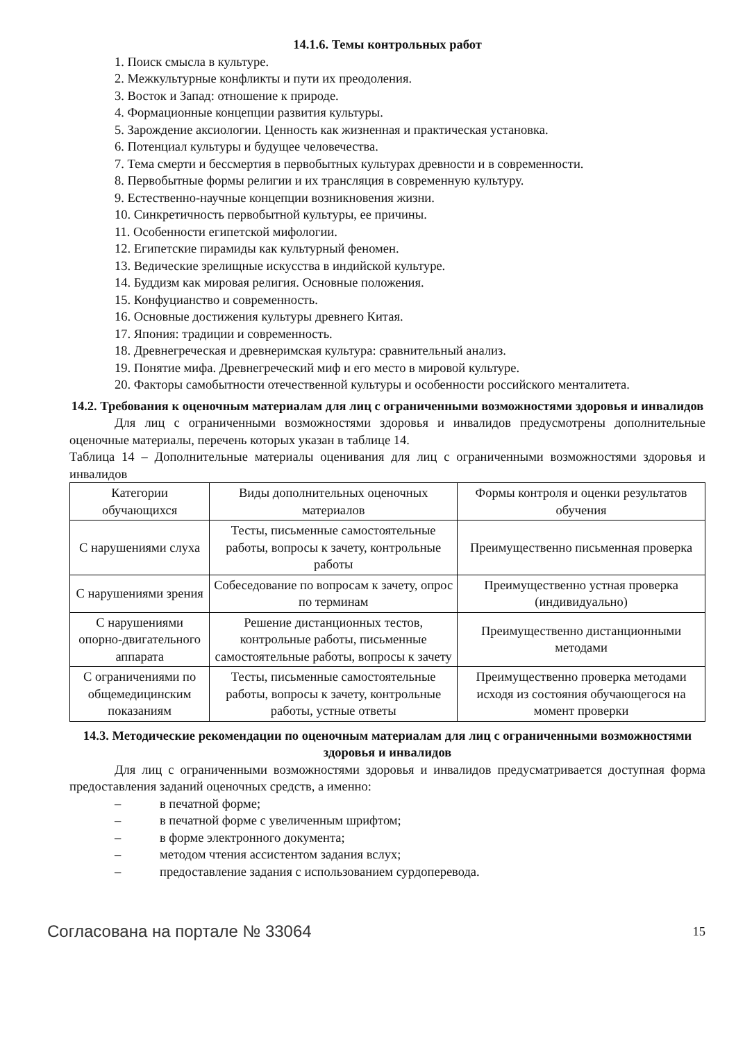14.1.6. Темы контрольных работ
1. Поиск смысла в культуре.
2. Межкультурные конфликты и пути их преодоления.
3. Восток и Запад: отношение к природе.
4. Формационные концепции развития культуры.
5. Зарождение аксиологии. Ценность как жизненная и практическая установка.
6. Потенциал культуры и будущее человечества.
7. Тема смерти и бессмертия в первобытных культурах древности и в современности.
8. Первобытные формы религии и их трансляция в современную культуру.
9. Естественно-научные концепции возникновения жизни.
10. Синкретичность первобытной культуры, ее причины.
11. Особенности египетской мифологии.
12. Египетские пирамиды как культурный феномен.
13. Ведические зрелищные искусства в индийской культуре.
14. Буддизм как мировая религия. Основные положения.
15. Конфуцианство и современность.
16. Основные достижения культуры древнего Китая.
17. Япония: традиции и современность.
18. Древнегреческая и древнеримская культура: сравнительный анализ.
19. Понятие мифа. Древнегреческий миф и его место в мировой культуре.
20. Факторы самобытности отечественной культуры и особенности российского менталитета.
14.2. Требования к оценочным материалам для лиц с ограниченными возможностями здоровья и инвалидов
Для лиц с ограниченными возможностями здоровья и инвалидов предусмотрены дополнительные оценочные материалы, перечень которых указан в таблице 14.
Таблица 14 – Дополнительные материалы оценивания для лиц с ограниченными возможностями здоровья и инвалидов
| Категории обучающихся | Виды дополнительных оценочных материалов | Формы контроля и оценки результатов обучения |
| С нарушениями слуха | Тесты, письменные самостоятельные работы, вопросы к зачету, контрольные работы | Преимущественно письменная проверка |
| С нарушениями зрения | Собеседование по вопросам к зачету, опрос по терминам | Преимущественно устная проверка (индивидуально) |
| С нарушениями опорно-двигательного аппарата | Решение дистанционных тестов, контрольные работы, письменные самостоятельные работы, вопросы к зачету | Преимущественно дистанционными методами |
| С ограничениями по общемедицинским показаниям | Тесты, письменные самостоятельные работы, вопросы к зачету, контрольные работы, устные ответы | Преимущественно проверка методами исходя из состояния обучающегося на момент проверки |
14.3. Методические рекомендации по оценочным материалам для лиц с ограниченными возможностями здоровья и инвалидов
Для лиц с ограниченными возможностями здоровья и инвалидов предусматривается доступная форма предоставления заданий оценочных средств, а именно:
– в печатной форме;
– в печатной форме с увеличенным шрифтом;
– в форме электронного документа;
– методом чтения ассистентом задания вслух;
– предоставление задания с использованием сурдоперевода.
Согласована на портале № 33064 15